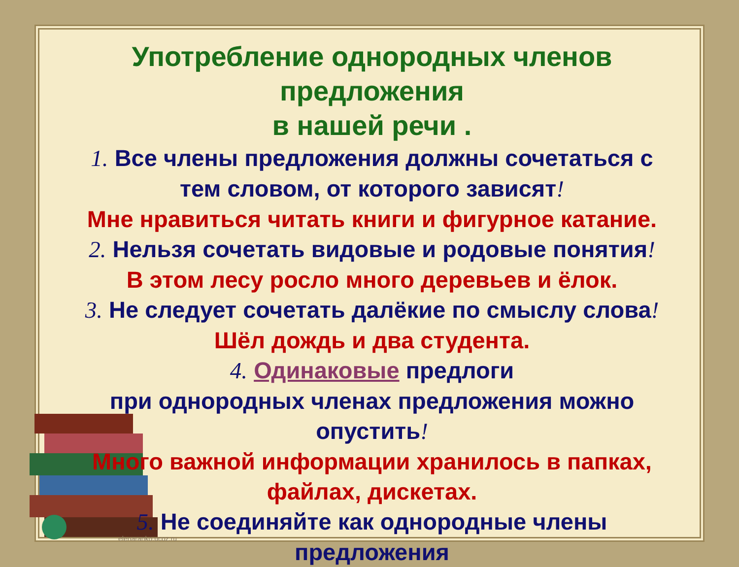elenaranko.ucoz.ru
Употребление однородных членов предложения
в нашей речи .
1. Все члены предложения должны сочетаться с тем словом, от которого зависят!
Мне нравиться читать книги и фигурное катание.
2. Нельзя сочетать видовые и родовые понятия!
В этом лесу росло много деревьев и ёлок.
3. Не следует сочетать далёкие по смыслу слова!
Шёл дождь и два студента.
4. Одинаковые предлоги
при однородных членах предложения можно опустить!
Много важной информации хранилось в папках, файлах, дискетах.
5. Не соединяйте как однородные члены предложения